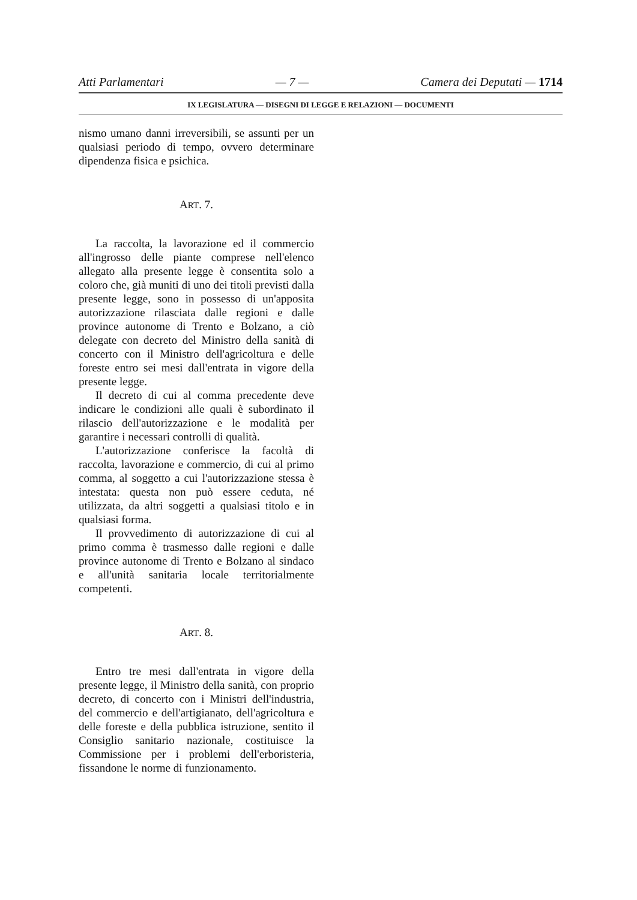Atti Parlamentari — 7 — Camera dei Deputati — 1714
IX LEGISLATURA — DISEGNI DI LEGGE E RELAZIONI — DOCUMENTI
nismo umano danni irreversibili, se assunti per un qualsiasi periodo di tempo, ovvero determinare dipendenza fisica e psichica.
ART. 7.
La raccolta, la lavorazione ed il commercio all'ingrosso delle piante comprese nell'elenco allegato alla presente legge è consentita solo a coloro che, già muniti di uno dei titoli previsti dalla presente legge, sono in possesso di un'apposita autorizzazione rilasciata dalle regioni e dalle province autonome di Trento e Bolzano, a ciò delegate con decreto del Ministro della sanità di concerto con il Ministro dell'agricoltura e delle foreste entro sei mesi dall'entrata in vigore della presente legge.
Il decreto di cui al comma precedente deve indicare le condizioni alle quali è subordinato il rilascio dell'autorizzazione e le modalità per garantire i necessari controlli di qualità.
L'autorizzazione conferisce la facoltà di raccolta, lavorazione e commercio, di cui al primo comma, al soggetto a cui l'autorizzazione stessa è intestata: questa non può essere ceduta, né utilizzata, da altri soggetti a qualsiasi titolo e in qualsiasi forma.
Il provvedimento di autorizzazione di cui al primo comma è trasmesso dalle regioni e dalle province autonome di Trento e Bolzano al sindaco e all'unità sanitaria locale territorialmente competenti.
ART. 8.
Entro tre mesi dall'entrata in vigore della presente legge, il Ministro della sanità, con proprio decreto, di concerto con i Ministri dell'industria, del commercio e dell'artigianato, dell'agricoltura e delle foreste e della pubblica istruzione, sentito il Consiglio sanitario nazionale, costituisce la Commissione per i problemi dell'erboristeria, fissandone le norme di funzionamento.